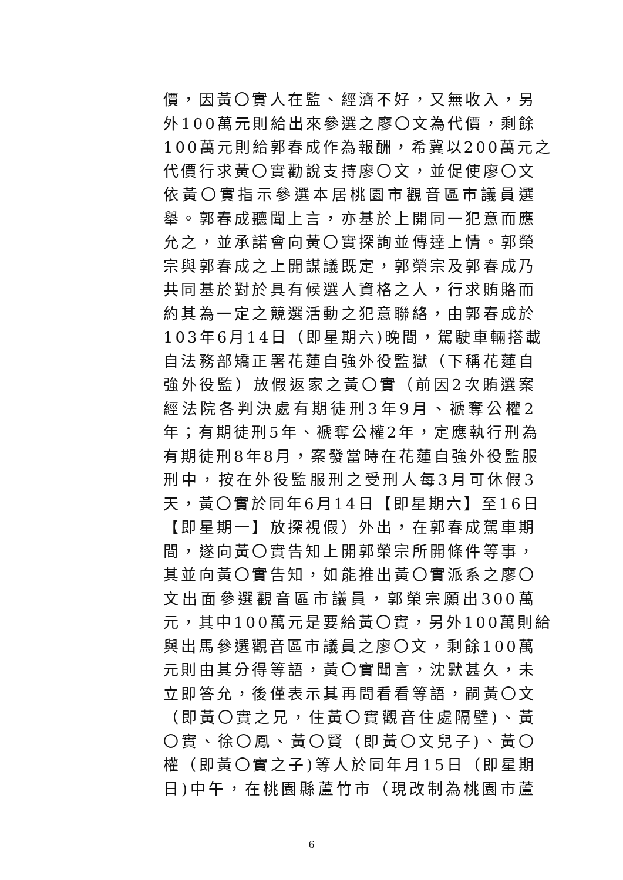價，因黃〇實人在監、經濟不好，又無收入，另
外100萬元則給出來參選之廖〇文為代價，剩餘
100萬元則給郭春成作為報酬，希冀以200萬元之
代價行求黃〇實勸說支持廖〇文，並促使廖〇文
依黃〇實指示參選本居桃園市觀音區市議員選
舉。郭春成聽聞上言，亦基於上開同一犯意而應
允之，並承諾會向黃〇實探詢並傳達上情。郭榮
宗與郭春成之上開謀議既定，郭榮宗及郭春成乃
共同基於對於具有候選人資格之人，行求賄賂而
約其為一定之競選活動之犯意聯絡，由郭春成於
103年6月14日（即星期六)晚間，駕駛車輛搭載
自法務部矯正署花蓮自強外役監獄（下稱花蓮自
強外役監）放假返家之黃〇實（前因2次賄選案
經法院各判決處有期徒刑3年9月、褫奪公權2
年；有期徒刑5年、褫奪公權2年，定應執行刑為
有期徒刑8年8月，案發當時在花蓮自強外役監服
刑中，按在外役監服刑之受刑人每3月可休假3
天，黃〇實於同年6月14日【即星期六】至16日
【即星期一】放探視假）外出，在郭春成駕車期
間，遂向黃〇實告知上開郭榮宗所開條件等事，
其並向黃〇實告知，如能推出黃〇實派系之廖〇
文出面參選觀音區市議員，郭榮宗願出300萬
元，其中100萬元是要給黃〇實，另外100萬則給
與出馬參選觀音區市議員之廖〇文，剩餘100萬
元則由其分得等語，黃〇實聞言，沈默甚久，未
立即答允，後僅表示其再問看看等語，嗣黃〇文
（即黃〇實之兄，住黃〇實觀音住處隔壁)、黃
〇實、徐〇鳳、黃〇賢（即黃〇文兒子)、黃〇
權（即黃〇實之子)等人於同年月15日（即星期
日)中午，在桃園縣蘆竹市（現改制為桃園市蘆
6